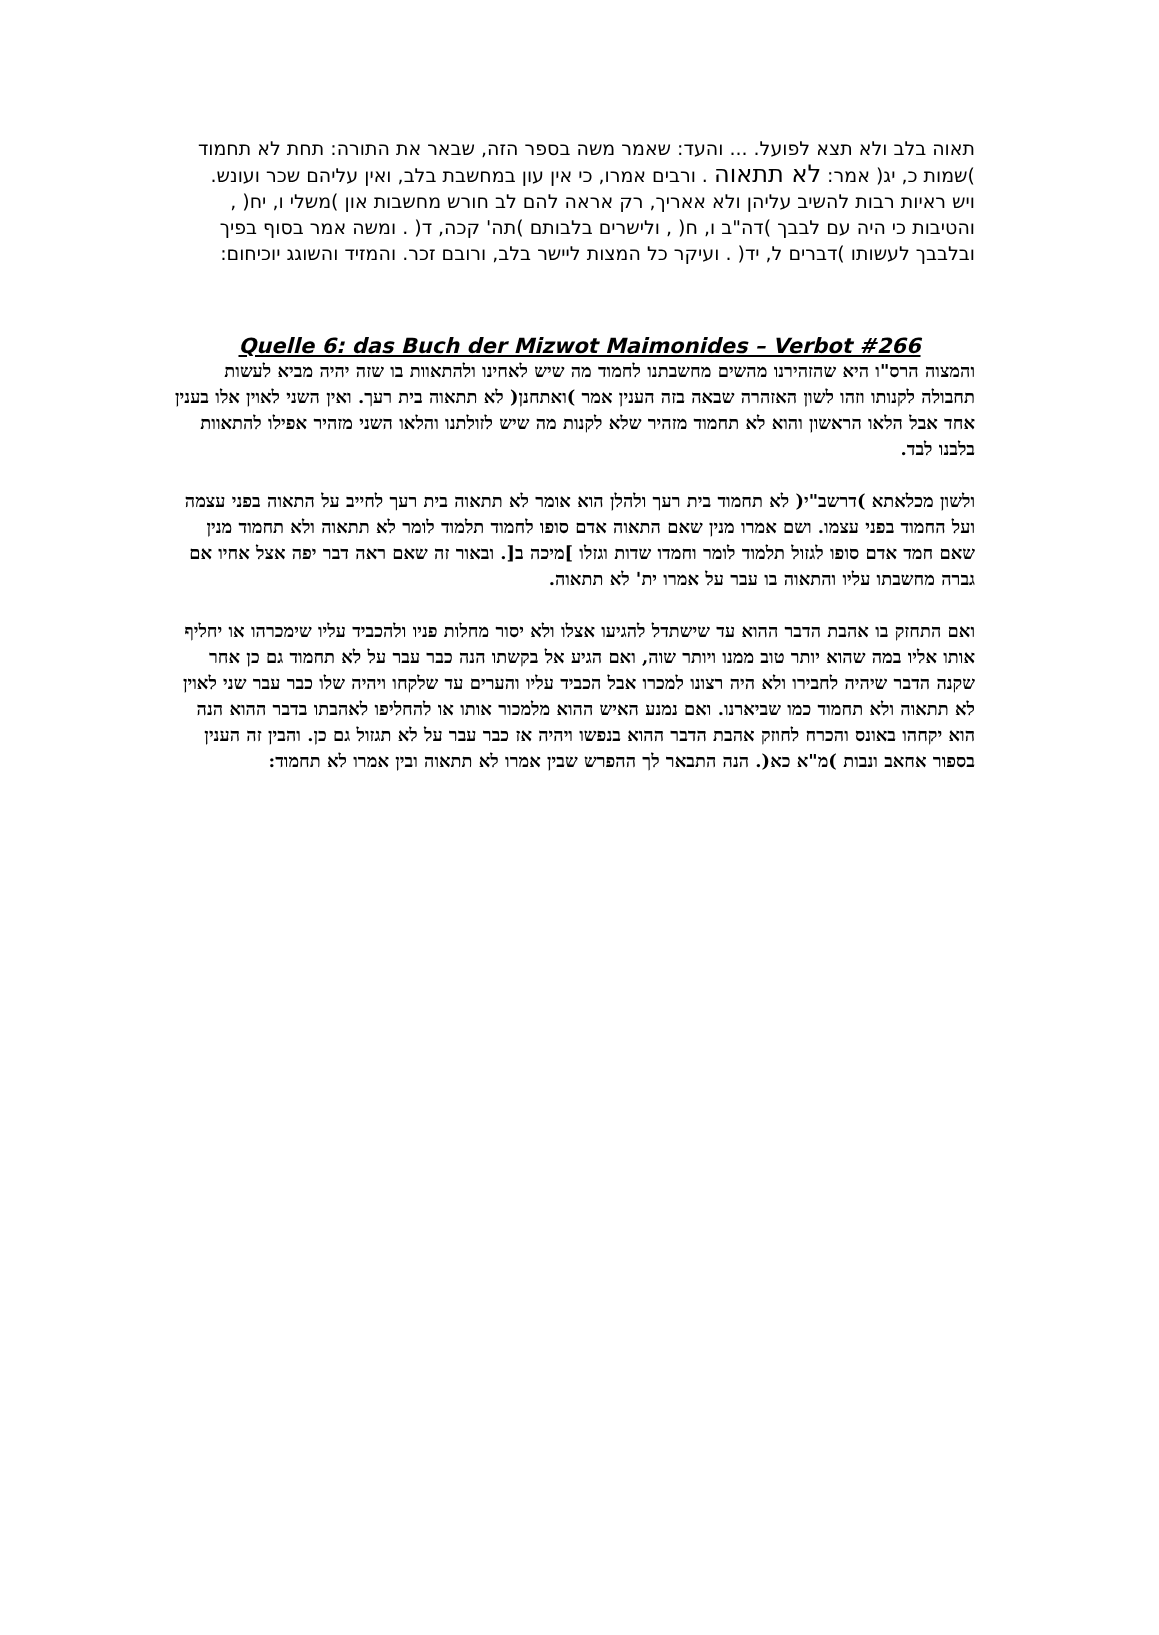תאוה בלב ולא תצא לפועל. ... והעד: שאמר משה בספר הזה, שבאר את התורה: תחת לא תחמוד )שמות כ, יג( אמר: לא תתאוה . ורבים אמרו, כי אין עון במחשבת בלב, ואין עליהם שכר ועונש. ויש ראיות רבות להשיב עליהן ולא אאריך, רק אראה להם לב חורש מחשבות און )משלי ו, יח( , והטיבות כי היה עם לבבך )דה"ב ו, ח( , ולישרים בלבותם )תה' קכה, ד( . ומשה אמר בסוף בפיך ובלבבך לעשותו )דברים ל, יד( . ועיקר כל המצות ליישר בלב, ורובם זכר. והמזיד והשוגג יוכיחום:
Quelle 6: das Buch der Mizwot Maimonides – Verbot #266
והמצוה הרס"ו היא שהזהירנו מהשים מחשבתנו לחמוד מה שיש לאחינו ולהתאוות בו שזה יהיה מביא לעשות תחבולה לקנותו וזהו לשון האזהרה שבאה בזה הענין אמר )ואתחנן( לא תתאוה בית רעך. ואין השני לאוין אלו בענין אחד אבל הלאו הראשון והוא לא תחמוד מזהיר שלא לקנות מה שיש לזולתנו והלאו השני מזהיר אפילו להתאוות בלבנו לבד.
ולשון מכלאתא )דרשב"י( לא תחמוד בית רעך ולהלן הוא אומר לא תתאוה בית רעך לחייב על התאוה בפני עצמה ועל החמוד בפני עצמו. ושם אמרו מנין שאם התאוה אדם סופו לחמוד תלמוד לומר לא תתאוה ולא תחמוד מנין שאם חמד אדם סופו לגזול תלמוד לומר וחמדו שדות וגזלו ]מיכה ב[. ובאור זה שאם ראה דבר יפה אצל אחיו אם גברה מחשבתו עליו והתאוה בו עבר על אמרו ית' לא תתאוה.
ואם התחזק בו אהבת הדבר ההוא עד שישתדל להגיעו אצלו ולא יסור מחלות פניו ולהכביד עליו שימכרהו או יחליף אותו אליו במה שהוא יותר טוב ממנו ויותר שוה, ואם הגיע אל בקשתו הנה כבר עבר על לא תחמוד גם כן אחר שקנה הדבר שיהיה לחבירו ולא היה רצונו למכרו אבל הכביד עליו והערים עד שלקחו ויהיה שלו כבר עבר שני לאוין לא תתאוה ולא תחמוד כמו שביארנו. ואם נמנע האיש ההוא מלמכור אותו או להחליפו לאהבתו בדבר ההוא הנה הוא יקחהו באונס והכרח לחוזק אהבת הדבר ההוא בנפשו ויהיה אז כבר עבר על לא תגזול גם כן. והבין זה הענין בספור אחאב ונבות )מ"א כא(. הנה התבאר לך ההפרש שבין אמרו לא תתאוה ובין אמרו לא תחמוד: